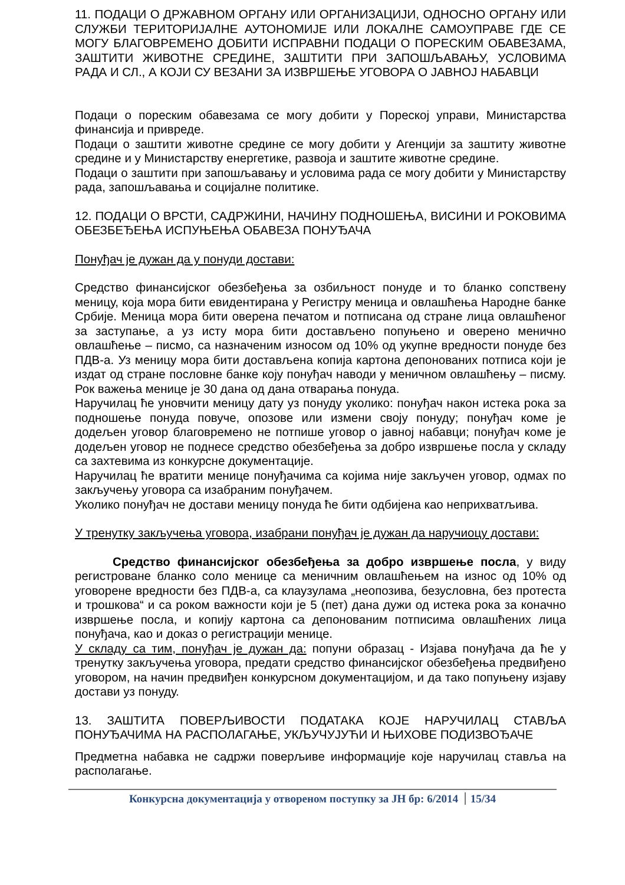11. ПОДАЦИ О ДРЖАВНОМ ОРГАНУ ИЛИ ОРГАНИЗАЦИЈИ, ОДНОСНО ОРГАНУ ИЛИ СЛУЖБИ ТЕРИТОРИЈАЛНЕ АУТОНОМИЈЕ ИЛИ ЛОКАЛНЕ САМОУПРАВЕ ГДЕ СЕ МОГУ БЛАГОВРЕМЕНО ДОБИТИ ИСПРАВНИ ПОДАЦИ О ПОРЕСКИМ ОБАВЕЗАМА, ЗАШТИТИ ЖИВОТНЕ СРЕДИНЕ, ЗАШТИТИ ПРИ ЗАПОШЉАВАЊУ, УСЛОВИМА РАДА И СЛ., А КОЈИ СУ ВЕЗАНИ ЗА ИЗВРШЕЊЕ УГОВОРА О ЈАВНОЈ НАБАВЦИ
Подаци о пореским обавезама се могу добити у Пореској управи, Министарства финансија и привреде.
Подаци о заштити животне средине се могу добити у Агенцији за заштиту животне средине и у Министарству енергетике, развоја и заштите животне средине.
Подаци о заштити при запошљавању и условима рада се могу добити у Министарству рада, запошљавања и социјалне политике.
12. ПОДАЦИ О ВРСТИ, САДРЖИНИ, НАЧИНУ ПОДНОШЕЊА, ВИСИНИ И РОКОВИМА ОБЕЗБЕЂЕЊА ИСПУЊЕЊА ОБАВЕЗА ПОНУЂАЧА
Понуђач је дужан да у понуди достави:
Средство финансијског обезбеђења за озбиљност понуде и то бланко сопствену меницу, која мора бити евидентирана у Регистру меница и овлашћења Народне банке Србије. Меница мора бити оверена печатом и потписана од стране лица овлашћеног за заступање, а уз исту мора бити достављено попуњено и оверено менично овлашћење – писмо, са назначеним износом од 10% од укупне вредности понуде без ПДВ-а. Уз меницу мора бити достављена копија картона депонованих потписа који је издат од стране пословне банке коју понуђач наводи у меничном овлашћењу – писму. Рок важења менице је 30 дана од дана отварања понуда.
Наручилац ће уновчити меницу дату уз понуду уколико: понуђач након истека рока за подношење понуда повуче, опозове или измени своју понуду; понуђач коме је додељен уговор благовремено не потпише уговор о јавној набавци; понуђач коме је додељен уговор не поднесе средство обезбеђења за добро извршење посла у складу са захтевима из конкурсне документације.
Наручилац ће вратити менице понуђачима са којима није закључен уговор, одмах по закључењу уговора са изабраним понуђачем.
Уколико понуђач не достави меницу понуда ће бити одбијена као неприхватљива.
У тренутку закључења уговора, изабрани понуђач је дужан да наручиоцу достави:
Средство финансијског обезбеђења за добро извршење посла, у виду регистроване бланко соло менице са меничним овлашћењем на износ од 10% од уговорене вредности без ПДВ-а, са клаузулама „неопозива, безусловна, без протеста и трошкова“ и са роком важности који је 5 (пет) дана дужи од истека рока за коначно извршење посла, и копију картона са депонованим потписима овлашћених лица понуђача, као и доказ о регистрацији менице.
У складу са тим, понуђач је дужан да: попуни образац - Изјава понуђача да ће у тренутку закључења уговора, предати средство финансијског обезбеђења предвиђено уговором, на начин предвиђен конкурсном документацијом, и да тако попуњену изјаву достави уз понуду.
13. ЗАШТИТА ПОВЕРЉИВОСТИ ПОДАТАКА КОЈЕ НАРУЧИЛАЦ СТАВЉА ПОНУЂАЧИМА НА РАСПОЛАГАЊЕ, УКЉУЧУЈУЋИ И ЊИХОВЕ ПОДИЗВОЂАЧЕ
Предметна набавка не садржи поверљиве информације које наручилац ставља на располагање.
Конкурсна документација у отвореном поступку за ЈН бр: 6/2014 15/34